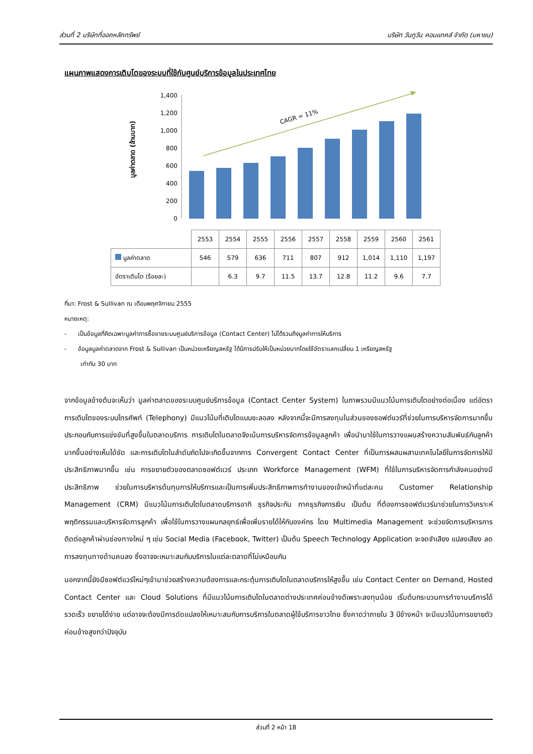ส่วนที่ 2 บริษัทที่ออกหลักทรัพย์ บริษัท วันทูวัน คอนแทคส์ จำกัด (มหาชน)
แผนภาพแสดงการเติบโตของระบบที่ใช้กับศูนย์บริการข้อมูลในประเทศไทย
มูลค่าตลาด (ล้านบาท)
1,400
1,200
1,000
800
600
400
200
0
CAGR = 11%
| | 2553 | 2554 | 2555 | 2556 | 2557 | 2558 | 2559 | 2560 | 2561 |
| มูลค่าตลาด | 546 | 579 | 636 | 711 | 807 | 912 | 1,014 | 1,110 | 1,197 |
| อัตราเติบโต (ร้อยละ) | | 6.3 | 9.7 | 11.5 | 13.7 | 12.8 | 11.2 | 9.6 | 7.7 |
ที่มา: Frost & Sullivan ณ เดือนพฤศจิกายน 2555
หมายเหตุ:
- เป็นข้อมูลที่คิดเฉพาะมูลค่าการซื้อขายระบบศูนย์บริการข้อมูล (Contact Center) ไม่ได้รวมถึงมูลค่าการให้บริการ
- ข้อมูลมูลค่าตลาดจาก Frost & Sullivan เป็นหน่วยเหรียญสหรัฐ ได้มีการปรับให้เป็นหน่วยบาทโดยใช้อัตราแลกเปลี่ยน 1 เหรียญสหรัฐ
เท่ากับ 30 บาท
จากข้อมูลข้างต้นจะเห็นว่า มูลค่าตลาดของระบบศูนย์บริการข้อมูล (Contact Center System) ในภาพรวมมีแนวโน้มการเติบโตอย่างต่อเนื่อง แต่อัตราการเติบโตของระบบโทรศัพท์ (Telephony) มีแนวโน้มที่เติบโตแบบชะลอลง หลังจากนี้จะมีการลงทุนในส่วนของซอฟต์แวร์ที่ช่วยในการบริหารจัดการมากขึ้น ประกอบกับการแข่งขันที่สูงขึ้นในตลาดบริการ การเติบโตในตลาดจึงเน้นการบริหารจัดการข้อมูลลูกค้า เพื่อนำมาใช้ในการวางแผนสร้างความสัมพันธ์กับลูกค้ามากขึ้นอย่างเห็นได้ชัด และการเติบโตในลำดับถัดไปจะเกิดขึ้นจากการ Convergent Contact Center ที่เป็นการผสมผสานเทคโนโลยีในการจัดการให้มีประสิทธิภาพมากขึ้น เช่น การขยายตัวของตลาดซอฟต์แวร์ ประเภท Workforce Management (WFM) ที่ใช้ในการบริหารจัดการกำลังคนอย่างมีประสิทธิภาพ ช่วยในการบริหารต้นทุนการให้บริการและเป็นการเพิ่มประสิทธิภาพการทำงานของเจ้าหน้าที่แต่ละคน Customer Relationship Management (CRM) มีแนวโน้มการเติบโตในตลาดบริการอาทิ ธุรกิจประกัน ภาคธุรกิจการเงิน เป็นต้น ที่ต้องการซอฟต์แวร์มาช่วยในการวิเคราะห์พฤติกรรมและบริหารจัดการลูกค้า เพื่อใช้ในการวางแผนกลยุทธ์เพื่อเพิ่มรายได้ให้กับองค์กร โดย Multimedia Management จะช่วยจัดการบริหารการติดต่อลูกค้าผ่านช่องทางใหม่ ๆ เช่น Social Media (Facebook, Twitter) เป็นต้น Speech Technology Application จะจดจำเสียง แปลงเสียง ลดการลงทุนทางด้านคนลง ซึ่งอาจจะเหมาะสมกับบริการในแต่ละตลาดที่ไม่เหมือนกัน
นอกจากนี้ยังมีซอฟต์แวร์ใหม่ๆเข้ามาช่วยสร้างความต้องการและกระตุ้นการเติบโตในตลาดบริการให้สูงขึ้น เช่น Contact Center on Demand, Hosted Contact Center และ Cloud Solutions ที่มีแนวโน้มการเติบโตในตลาดต่างประเทศค่อนข้างดีเพราะลงทุนน้อย เริ่มต้นกระบวนการทำงานบริการได้รวดเร็ว ขยายได้ง่าย แต่อาจจะต้องมีการดัดแปลงให้เหมาะสมกับการบริการในตลาดผู้ใช้บริการชาวไทย ซึ่งคาดว่าภายใน 3 ปีข้างหน้า จะมีแนวโน้มการขยายตัวค่อนข้างสูงกว่าปัจจุบัน
ส่วนที่ 2 หน้า 18